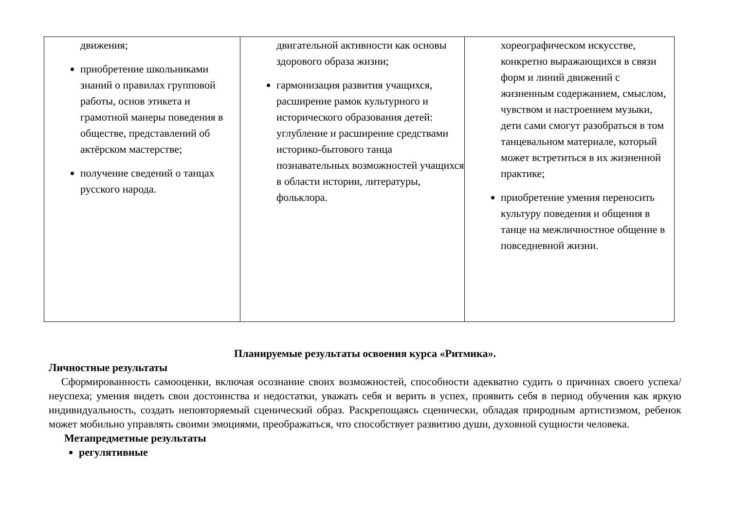| движения; приобретение школьниками знаний о правилах групповой работы, основ этикета и грамотной манеры поведения в обществе, представлений об актёрском мастерстве; получение сведений о танцах русского народа. | двигательной активности как основы здорового образа жизни; гармонизация развития учащихся, расширение рамок культурного и исторического образования детей: углубление и расширение средствами историко-бытового танца познавательных возможностей учащихся в области истории, литературы, фольклора. | хореографическом искусстве, конкретно выражающихся в связи форм и линий движений с жизненным содержанием, смыслом, чувством и настроением музыки, дети сами смогут разобраться в том танцевальном материале, который может встретиться в их жизненной практике; приобретение умения переносить культуру поведения и общения в танце на межличностное общение в повседневной жизни. |
Планируемые результаты освоения курса «Ритмика».
Личностные результаты
Сформированность самооценки, включая осознание своих возможностей, способности адекватно судить о причинах своего успеха/неуспеха; умения видеть свои достоинства и недостатки, уважать себя и верить в успех, проявить себя в период обучения как яркую индивидуальность, создать неповторяемый сценический образ. Раскрепощаясь сценически, обладая природным артистизмом, ребенок может мобильно управлять своими эмоциями, преображаться, что способствует развитию души, духовной сущности человека.
Метапредметные результаты
регулятивные